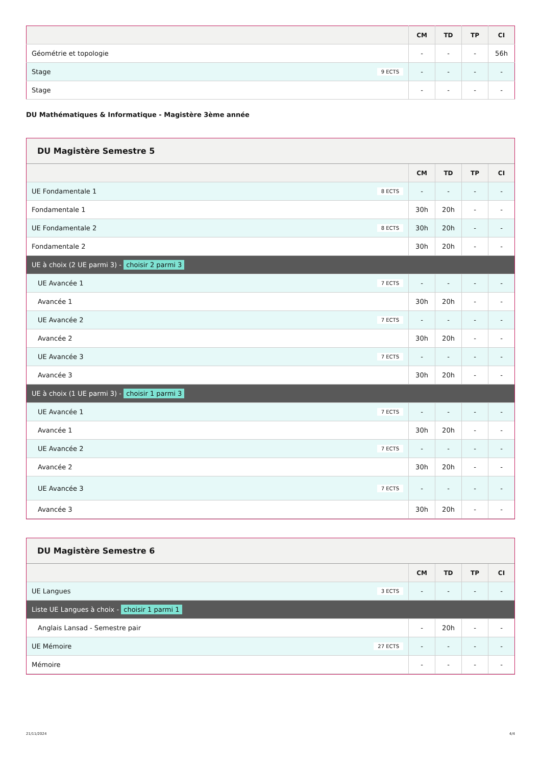| | CM | TD | TP | CI |
| --- | --- | --- | --- | --- |
| Géométrie et topologie | - | - | - | 56h |
| Stage 9 ECTS | - | - | - | - |
| Stage | - | - | - | - |
DU Mathématiques & Informatique - Magistère 3ème année
DU Magistère Semestre 5
| | CM | TD | TP | CI |
| --- | --- | --- | --- | --- |
| UE Fondamentale 1 8 ECTS | - | - | - | - |
| Fondamentale 1 | 30h | 20h | - | - |
| UE Fondamentale 2 8 ECTS | 30h | 20h | - | - |
| Fondamentale 2 | 30h | 20h | - | - |
| UE à choix (2 UE parmi 3) - choisir 2 parmi 3 | | | | |
| UE Avancée 1 7 ECTS | - | - | - | - |
| Avancée 1 | 30h | 20h | - | - |
| UE Avancée 2 7 ECTS | - | - | - | - |
| Avancée 2 | 30h | 20h | - | - |
| UE Avancée 3 7 ECTS | - | - | - | - |
| Avancée 3 | 30h | 20h | - | - |
| UE à choix (1 UE parmi 3) - choisir 1 parmi 3 | | | | |
| UE Avancée 1 7 ECTS | - | - | - | - |
| Avancée 1 | 30h | 20h | - | - |
| UE Avancée 2 7 ECTS | - | - | - | - |
| Avancée 2 | 30h | 20h | - | - |
| UE Avancée 3 7 ECTS | - | - | - | - |
| Avancée 3 | 30h | 20h | - | - |
DU Magistère Semestre 6
| | CM | TD | TP | CI |
| --- | --- | --- | --- | --- |
| UE Langues 3 ECTS | - | - | - | - |
| Liste UE Langues à choix - choisir 1 parmi 1 | | | | |
| Anglais Lansad - Semestre pair | - | 20h | - | - |
| UE Mémoire 27 ECTS | - | - | - | - |
| Mémoire | - | - | - | - |
21/11/2024 4/4